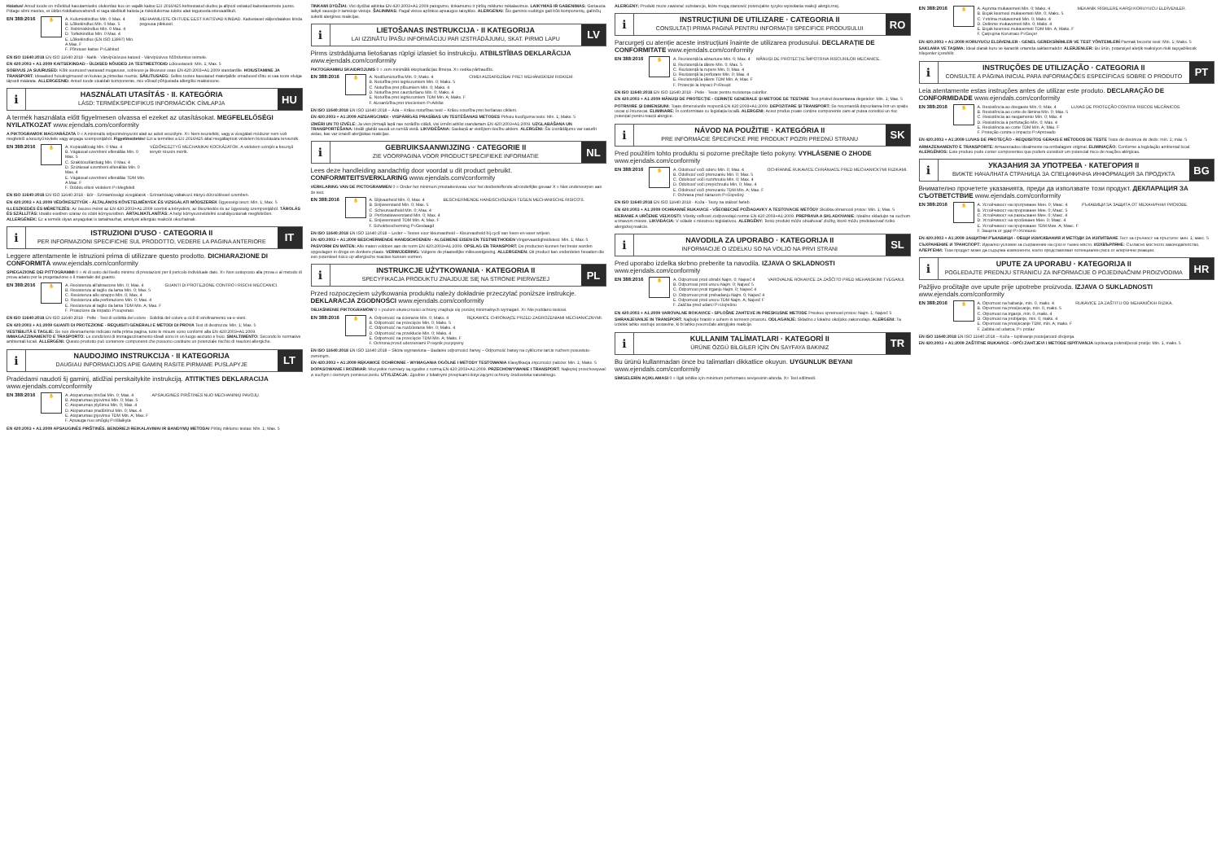Hoiatus! Antud toode on mõeldud kasutamiseks olukordas kus on vajalik kaitse EU 2016/425 kehtestatud oludes ja allpool esitatud kaitsetasemete juures. Pidage silmi meeles, et üldist riskikaitsevahendi ei taga täielikult kaitsta ja riskiolukorras tuleks alati tegutseda ettevaatlikult.
EN 388:2016
✋
A. Kulumiskindlus Min. 0 Max. 4
B. Lõikekindlus Min. 0 Max. 5
C. Rebimiskindlus Min. 0 Max. 4
D. Torkekindlus Min. 0 Max. 4
E. Lõikekindlus (EN ISO 13997) Min. A Max. F
F. Põrutuse kaitse P=Läbitud
MEHAANILISTE OHTUDE EEST KAITSVAD KINDAD. Kaitsetaset väljendatakse kinda pegousa pikkusel.
EN ISO 11640:2018 EN ISO 11640:2018 - Nahk - Värvipüsivuse katsed - Värvipüsivus hõõrdumise teimele.
EN 420:2003 + A1:2009 KAITSEKINDAD - ÜLDISED NÕUDED JA TESTMEETODID Lüksustaseit: Min. 1; Max. 5
SOBIVUS JA SUURUSED: Kõik suurused vastavad mugavuse, sobivuse ja liikuvuse osas EN 420:2003+A1:2009 standardile. HOIUSTAMINE JA TRANSPORT: Ideaalsed hoiutingimused on kuivas ja pimedas ruumis. SÄILITUSAEG: Selles tootes kasutatud materjalide omadused tõttu ei saa toote eluiga täpselt määrata. ALLERGEENID: Antud toode sisaldab komponente, mis võivad põhjustada allergilisi reaktsioone.
i
HASZNÁLATI UTASÍTÁS · II. KATEGÓRIA
LÁSD: TERMÉKSPECIFIKUS INFORMÁCIÓK CÍMLAPJA
HU
A termék használata előtt figyelmesen olvassa el ezeket az utasításokat. MEGFELELŐSÉGI NYILATKOZAT www.ejendals.com/conformity
A PIKTOGRAMOK MAGYARÁZATA 0 = A minimális teljesítményszint alatt az adott veszélyre. X= Nem tesztelték, vagy a vizsgálati módszer nem volt megfelelő a kesztyű kivitele vagy anyaga szempontjából. Figyelmeztetés! Ezt a terméket a EU 2016/425 által megállapított védelem biztosítására tervezték.
EN 388:2016
✋
A. Kopásállóság Min. 0 Max. 4
B. Vágással szembeni ellenállás Min. 0 Max. 5
C. Szakítószilárdság Min. 0 Max. 4
D. Szúrással szembeni ellenállás Min. 0 Max. 4
E. Vágással szembeni ellenállás TDM Min. A Max. F
F. Ütődés elleni védelem P=Megfelelt
VÉDŐKESZTYŰ MECHANIKAI KOCKÁZATOK. A védelem szintjét a kesztyű tenyér részén mérik.
EN ISO 11640:2018 EN ISO 11640:2018 - Bőr - Színtartóssági vizsgálatok - Színtartóság váltakozó irányú dörzsöléssel szemben.
EN 420:2003 + A1:2009 VÉDŐKESZTYŰK - ÁLTALÁNOS KÖVETELMÉNYEK ÉS VIZSGÁLATI MÓDSZEREK Ügyességi teszt: Min. 1; Max. 5
ILLESZKEDÉS ÉS MÉRETEZÉS: Az összes méret az EN 420:2003+A1:2009 szerinti a kényelem, az illeszkedés és az ügyesség szempontjából. TÁROLÁS ÉS SZÁLLÍTÁS: Ideális esetben száraz és sötét környezetben. ÁRTALMATLANÍTÁS: A helyi környezetvédelmi szabályozásnak megfelelően. ALLERGÉNEK: Ez a termék olyan anyagokat is tartalmazhat, amelyek allergiás reakciót okozhatnak.
i
ISTRUZIONI D'USO · CATEGORIA II
PER INFORMAZIONI SPECIFICHE SUL PRODOTTO, VEDERE LA PAGINA ANTERIORE
IT
Leggere attentamente le istruzioni prima di utilizzare questo prodotto. DICHIARAZIONE DI CONFORMITÀ www.ejendals.com/conformity
SPIEGAZIONE DEI PITTOGRAMMI 0 = Al di sotto del livello minimo di prestazioni per il pericolo individuale dato. X= Non sottoposto alla prova o al metodo di prova adatto per la progettazione o il materiale del guanto.
EN 388:2016
✋
A. Resistenza all'abrasione Min. 0; Max. 4
B. Resistenza al taglio da lama Min. 0; Max. 5
C. Resistenza allo strappo Min. 0; Max. 4
D. Resistenza alla perforazione Min. 0; Max. 4
E. Resistenza al taglio da lama TDM Min. A; Max. F
F. Protezione da impatto P=superato
GUANTI DI PROTEZIONE CONTRO I RISCHI MECCANICI.
EN ISO 11640:2018 EN ISO 11640:2018 - Pelle - Test di solidità del colore - Solidità del colore a cicli di strofinamento va-e-vieni.
EN 420:2003 + A1:2009 GUANTI DI PROTEZIONE - REQUISITI GENERALI E METODI DI PROVA Test di destrezza: Min. 1; Max. 5
VESTIBILITÀ E TAGLIE: Se non diversamente indicato nella prima pagina, tutte le misure sono conformi alla EN 420:2003+A1:2009. IMMAGAZZINAMENTO E TRASPORTO: Le condizioni di immagazzinamento ideali sono in un luogo asciutto e buio. SMALTIMENTO: Secondo le normative ambientali locali. ALLERGENI: Questo prodotto può contenere componenti che possono costituire un potenziale rischio di reazioni allergiche.
i
NAUDOJIMO INSTRUKCIJA · II KATEGORIJA
DAUGIAU INFORMACIJOS APIE GAMINĮ RASITE PIRMAME PUSLAPYJE
LT
Pradėdami naudoti šį gaminį, atidžiai perskaitykite instrukciją. ATITIKTIES DEKLARACIJA www.ejendals.com/conformity
EN 388:2016
✋
A. Atsparumas trinčiai Min. 0; Max. 4
B. Atsparumas įpjovimui Min. 0; Max. 5
C. Atsparumas plyšimui Min. 0; Max. 4
D. Atsparumas pradūrimui Min. 0; Max. 4
E. Atsparumas įpjovimui TDM Min. A; Max. F
F. Apsauga nuo smūgių P=Išlaikyta
APSAUGINĖS PIRŠTINĖS NUO MECHANINIŲ PAVOJŲ.
EN 420:2003 + A1:2009 APSAUGINĖS PIRŠTINĖS. BENDRIEJI REIKALAVIMAI IR BANDYMŲ METODAI Pirštų miklumo testas: Min. 1; Max. 5
TINKAMI DYDŽIAI: Visi dydžiai atitinka EN 420:2003+A1:2009 patogumo, tinkamumo ir pirštų miklumo reikalavimus. LAIKYMAS IR GABENIMAS: Geriausia laikyti sausoje ir tamsioje vietoje. ŠALINIMAS: Pagal vietos aplinkos apsaugos taisykles. ALERGENAI: Šio gaminio sudėtyje gali būti komponentų, galinčių sukelti alergines reakcijas.
i
LIETOŠANAS INSTRUKCIJA · II KATEGORIJA
LAI IZZINĀTU ĪPAŠU INFORMĀCIJU PAR IZSTRĀDĀJUMU, SKAT. PIRMO LAPU
LV
Pirms izstrādājuma lietošanas rūpīgi izlasiet šo instrukciju. ATBILSTĪBAS DEKLARĀCIJA www.ejendals.com/conformity
PIKTOGRAMMU SKAIDROJUMS 0 = zem minimālā ekspluatācijas līmeņa. X= netika pārbaudīts.
EN 388:2016
✋
A. Nodilumizturība Min. 0; Maks. 4
B. Noturība pret iegriezumiem Min. 0; Maks. 5
C. Noturība pret plīsumiem Min. 0; Maks. 4
D. Noturība pret caurduršanu Min. 0; Maks. 4
E. Noturība pret iegriezumiem TDM Min. A; Maks. F
F. Aizsardzība pret triecieniem P=Atbilst
CIMDI AIZSARDZĪBAI PRET MEHĀNISKIEM RISKIEM.
EN ISO 11640:2018 EN ISO 11640:2018 – Āda – Krāsu noturības testi – Krāsu noturība pret beršanas cikliem.
EN 420:2003 + A1:2009 AIZSARGCIMDI - VISPĀRĪGĀS PRASĪBAS UN TESTĒŠANAS METODES Pirkstu kustīguma tests: Min. 1; Maks. 5
IZMĒRI UN TO IZVĒLE: Ja vien pirmajā lapā nav norādīts citādi, visi izmēri atbilst standartam EN 420:2003+A1:2009. UZGLABĀŠANA UN TRANSPORTĒŠANA: Ideāli glabāt sausā un tumšā vietā. LIKVIDĒŠANA: Saskaņā ar vietējiem tiesību aktiem. ALERGĒNI: Šis izstrādājums var saturēt vielas, kas var izraisīt alerģiskas reakcijas.
i
GEBRUIKSAANWIJZING · CATEGORIE II
ZIE VOORPAGINA VOOR PRODUCTSPECIFIEKE INFORMATIE
NL
Lees deze handleiding aandachtig door voordat u dit product gebruikt. CONFORMITEITSVERKLARING www.ejendals.com/conformity
VERKLARING VAN DE PICTOGRAMMEN 0 = Onder het minimum prestatieniveau voor het desbetreffende afzonderlijke gevaar X = Niet onderworpen aan de test.
EN 388:2016
✋
A. Slijtvastheid Min. 0; Max. 4
B. Snijweerstand Min. 0; Max. 5
C. Scheurvastheid Min. 0; Max. 4
D. Perforatieweerstand Min. 0; Max. 4
E. Snijweerstand TDM Min. A; Max. F
F. Schokbescherming P=Geslaagd
BESCHERMENDE HANDSCHOENEN TEGEN MECHANISCHE RISICO'S.
EN ISO 11640:2018 EN ISO 11640:2018 – Leder – Testen voor kleurvastheid – Kleurvastheid bij cycli van heen-en-weer wrijven.
EN 420:2003 + A1:2009 BESCHERMENDE HANDSCHOENEN - ALGEMENE EISEN EN TESTMETHODEN Vingervaardigheidstest: Min. 1; Max. 5
PASVORM EN MATEN: Alle maten voldoen aan de norm EN 420:2003+A1:2009. OPSLAG EN TRANSPORT: De producten kunnen het beste worden opgeslagen in droge en donkere plaats. VERWIJDERING: Volgens de plaatselijke milieuwetgeving. ALLERGENEN: Dit product kan onderdelen bevatten die een potentieel risico op allergische reacties kunnen vormen.
i
INSTRUKCJE UŻYTKOWANIA · KATEGORIA II
SPECYFIKACJA PRODUKTU ZNAJDUJE SIĘ NA STRONIE PIERWSZEJ
PL
Przed rozpoczęciem użytkowania produktu należy dokładnie przeczytać poniższe instrukcje. DEKLARACJA ZGODNOŚCI www.ejendals.com/conformity
OBJAŚNIENIE PIKTOGRAMÓW 0 = poziom skuteczności ochrony znajduje się poniżej minimalnych wymagań. X= Nie poddano testowi.
EN 388:2016
✋
A. Odporność na ścieranie Min. 0; Maks. 4
B. Odporność na przecięcie Min. 0; Maks. 5
C. Odporność na rozdzieranie Min. 0; Maks. 4
D. Odporność na przekłucie Min. 0; Maks. 4
E. Odporność na przecięcie TDM Min. A; Maks. F
F. Ochrona przed uderzeniami P=wynik pozytywny
RĘKAWICE CHRONIĄCE PRZED ZAGROŻENIAMI MECHANICZNYMI.
EN ISO 11640:2018 EN ISO 11640:2018 – Skóra wyprawiona – Badanie odporności barwy – Odporność barwy na cykliczne tarcie ruchem posuwisto-zwrotnym.
EN 420:2003 + A1:2009 RĘKAWICE OCHRONNE - WYMAGANIA OGÓLNE I METODY TESTOWANIA Klasyfikacja zręczności palców: Min. 1; Maks. 5
DOPASOWANIE I ROZMIAR: Wszystkie rozmiary są zgodne z normą EN 420:2003+A1:2009. PRZECHOWYWANIE I TRANSPORT: Najlepiej przechowywać w suchym i ciemnym pomieszczeniu. UTYLIZACJA: Zgodnie z lokalnymi przepisami dotyczącymi ochrony środowiska naturalnego.
ALERGENY: Produkt może zawierać substancje, które mogą stanowić potencjalne ryzyko wywołania reakcji alergicznej.
i
INSTRUCȚIUNI DE UTILIZARE · CATEGORIA II
CONSULTAȚI PRIMA PAGINĂ PENTRU INFORMAȚII SPECIFICE PRODUSULUI
RO
Parcurgeți cu atenție aceste instrucțiuni înainte de utilizarea produsului. DECLARAȚIE DE CONFORMITATE www.ejendals.com/conformity
EN 388:2016
✋
A. Rezistență la abraziune Min. 0; Max. 4
B. Rezistență la tăiere Min. 0; Max. 5
C. Rezistență la rupere Min. 0; Max. 4
D. Rezistență la perforare Min. 0; Max. 4
E. Rezistență la tăiere TDM Min. A; Max. F
F. Protecție la impact P=Reușit
MĂNUȘI DE PROTECȚIE ÎMPOTRIVA RISCURILOR MECANICE.
EN ISO 11640:2018 EN ISO 11640:2018 - Piele - Teste pentru rezistența culorilor.
EN 420:2003 + A1:2009 MĂNUȘI DE PROTECȚIE - CERINȚE GENERALE ȘI METODE DE TESTARE Test privind dexteritatea degetelor: Min. 1; Max. 5
POTRIVIRE ȘI DIMENSIUNI: Toate dimensiunile respectă EN 420:2003+A1:2009. DEPOZITARE ȘI TRANSPORT: Se recomandă depozitarea într-un spațiu uscat și întunecat. ELIMINARE: În conformitate cu legislația locală. ALERGENI: Acest produs poate conține componente care ar putea constitui un risc potențial pentru reacții alergice.
i
NÁVOD NA POUŽITIE · KATEGÓRIA II
PRE INFORMÁCIE ŠPECIFICKÉ PRE PRODUKT POZRI PREDNÚ STRANU
SK
Pred použitím tohto produktu si pozorne prečítajte tieto pokyny. VYHLÁSENIE O ZHODE www.ejendals.com/conformity
EN 388:2016
✋
A. Odolnosť voči oderu Min. 0; Max. 4
B. Odolnosť voči prerezaniu Min. 0; Max. 5
C. Odolnosť voči roztrhnutiu Min. 0; Max. 4
D. Odolnosť voči prepichnutiu Min. 0; Max. 4
E. Odolnosť voči prerezaniu TDM Min. A; Max. F
F. Ochrana pred nárazom P=Úspešný
OCHRANNÉ RUKAVICE CHRÁNIACE PRED MECHANICKÝMI RIZIKAMI.
EN ISO 11640:2018 EN ISO 11640:2018 - Koža - Testy na stálosť farieb.
EN 420:2003 + A1:2009 OCHRANNÉ RUKAVICE - VŠEOBECNÉ POŽIADAVKY A TESTOVACIE METÓDY Skúška obratnosti prstov: Min. 1; Max. 5
MERANIE A URČENIE VEĽKOSTI: Všetky veľkosti zodpovedajú norme EN 420:2003+A1:2009. PREPRAVA A SKLADOVANIE: Ideálne skladujte na suchom a tmavom mieste. LIKVIDÁCIA: V súlade s miestnou legislatívou. ALERGÉNY: Tento produkt môže obsahovať zložky, ktoré môžu predstavovať riziko alergickej reakcie.
i
NAVODILA ZA UPORABO · KATEGORIJA II
INFORMACIJE O IZDELKU SO NA VOLJO NA PRVI STRANI
SL
Pred uporabo izdelka skrbno preberite ta navodila. IZJAVA O SKLADNOSTI www.ejendals.com/conformity
EN 388:2016
✋
A. Odpornost proti obrabi Najm. 0; Največ 4
B. Odpornost proti urezu Najm. 0; Največ 5
C. Odpornost proti trganju Najm. 0; Največ 4
D. Odpornost proti prebadanju Najm. 0; Največ 4
E. Odpornost proti urezu TDM Najm. A; Največ F
F. Zaščita pred udarci P=Uspešno
VAROVALNE ROKAVICE ZA ZAŠČITO PRED MEHANSKIMI TVEGANJI.
EN 420:2003 + A1:2009 VAROVALNE ROKAVICE - SPLOŠNE ZAHTEVE IN PRESKUSNE METODE Preskus spretnosti prstov: Najm. 1; Največ 5
SHRANJEVANJE IN TRANSPORT: Najbolje hraniti v suhem in temnem prostoru. ODLAGANJE: Skladno z lokalno okoljsko zakonodajo. ALERGENI: Ta izdelek lahko vsebuje sestavine, ki bi lahko povzročale alergijske reakcije.
i
KULLANIM TALİMATLARI · KATEGORİ II
ÜRÜNE ÖZGÜ BİLGİLER İÇİN ÖN SAYFAYA BAKINIZ
TR
Bu ürünü kullanmadan önce bu talimatları dikkatlice okuyun. UYGUNLUK BEYANI www.ejendals.com/conformity
SİMGELERİN AÇIKLAMASI 0 = İlgili tehlike için minimum performans seviyesinin altında. X= Test edilmedi.
EN 388:2016
✋
A. Aşınma mukavemeti Min. 0; Maks. 4
B. Bıçak kesmesi mukavemeti Min. 0; Maks. 5
C. Yırtılma mukavemeti Min. 0; Maks. 4
D. Delinme mukavemeti Min. 0; Maks. 4
E. Bıçak kesmesi mukavemeti TDM Min. A; Maks. F
F. Çarpışma Koruması P=Geçer
MEKANİK RİSKLERE KARŞI KORUYUCU ELDİVENLER.
EN 420:2003 + A1:2009 KORUYUCU ELDİVENLER - GENEL GEREKSİNİMLER VE TEST YÖNTEMLERİ Parmak becerisi testi: Min. 1; Maks. 5
SAKLAMA VE TAŞIMA: İdeal olarak kuru ve karanlık ortamda saklanmalıdır. ALERJENLER: Bu ürün, potansiyel alerjik reaksiyon riski taşıyabilecek bileşenler içerebilir.
i
INSTRUÇÕES DE UTILIZAÇÃO · CATEGORIA II
CONSULTE A PÁGINA INICIAL PARA INFORMAÇÕES ESPECÍFICAS SOBRE O PRODUTO
PT
Leia atentamente estas instruções antes de utilizar este produto. DECLARAÇÃO DE CONFORMIDADE www.ejendals.com/conformity
EN 388:2016
✋
A. Resistência ao desgaste Mín. 0; Máx. 4
B. Resistência ao corte de lâmina Mín. 0; Máx. 5
C. Resistência ao rasgamento Mín. 0; Máx. 4
D. Resistência à perfuração Mín. 0; Máx. 4
E. Resistência ao corte TDM Mín. A; Máx. F
F. Proteção contra o impacto P=Aprovado
LUVAS DE PROTEÇÃO CONTRA RISCOS MECÂNICOS.
EN 420:2003 + A1:2009 LUVAS DE PROTEÇÃO - REQUISITOS GERAIS E MÉTODOS DE TESTE Teste de destreza de dedo: mín. 1; máx. 5
ARMAZENAMENTO E TRANSPORTE: Armazenados idealmente na embalagem original. ELIMINAÇÃO: Conforme a legislação ambiental local. ALERGÉNIOS: Este produto pode conter componentes que podem constituir um potencial risco de reações alérgicas.
i
УКАЗАНИЯ ЗА УПОТРЕБА · КАТЕГОРИЯ II
ВИЖТЕ НАЧАЛНАТА СТРАНИЦА ЗА СПЕЦИФИЧНА ИНФОРМАЦИЯ ЗА ПРОДУКТА
BG
Внимателно прочетете указанията, преди да използвате този продукт. ДЕКЛАРАЦИЯ ЗА СЪОТВЕТСТВИЕ www.ejendals.com/conformity
EN 388:2016
✋
A. Устойчивост на протриване Мин. 0; Макс. 4
B. Устойчивост на прорязване Мин. 0; Макс. 5
C. Устойчивост на разкъсване Мин. 0; Макс. 4
D. Устойчивост на пробиване Мин. 0; Макс. 4
E. Устойчивост на прорязване TDM Мин. A; Макс. F
F. Защита от удар P=Успешно
РЪКАВИЦИ ЗА ЗАЩИТА ОТ МЕХАНИЧНИ РИСКОВЕ.
EN 420:2003 + A1:2009 ЗАЩИТНИ РЪКАВИЦИ - ОБЩИ ИЗИСКВАНИЯ И МЕТОДИ ЗА ИЗПИТВАНЕ Тест за сръчност на пръстите: мин. 1; макс. 5
СЪХРАНЕНИЕ И ТРАНСПОРТ: Идеално условие за съхранение на сухо и тъмно място. ИЗХВЪРЛЯНЕ: Съгласно местното законодателство. АЛЕРГЕНИ: Този продукт може да съдържа компоненти, които представляват потенциален риск от алергични реакции.
i
UPUTE ZA UPORABU · KATEGORIJA II
POGLEDAJTE PREDNJU STRANICU ZA INFORMACIJE O POJEDINAČNIM PROIZVODIMA
HR
Pažljivo pročitajte ove upute prije upotrebe proizvoda. IZJAVA O SUKLADNOSTI www.ejendals.com/conformity
EN 388:2016
✋
A. Otpornost na habanje, min. 0, maks. 4
B. Otpornost na presijecanje, min. 0, maks. 5
C. Otpornost na trganje, min. 0, maks. 4
D. Otpornost na probijanje, min. 0, maks. 4
E. Otpornost na presijecanje TDM, min. A; maks. F
F. Zaštita od udarca, P= prolaz
RUKAVICE ZA ZAŠTITU OD MEHANIČKIH RIZIKA.
EN ISO 11640:2018 EN ISO 11640:2018 – Koža – Ispitivanje postojanosti obojenja.
EN 420:2003 + A1:2009 ZAŠTITNE RUKAVICE - OPĆI ZAHTJEVI I METODE ISPITIVANJA Ispitivanja pokretljivosti prstiju: Min. 1, maks. 5